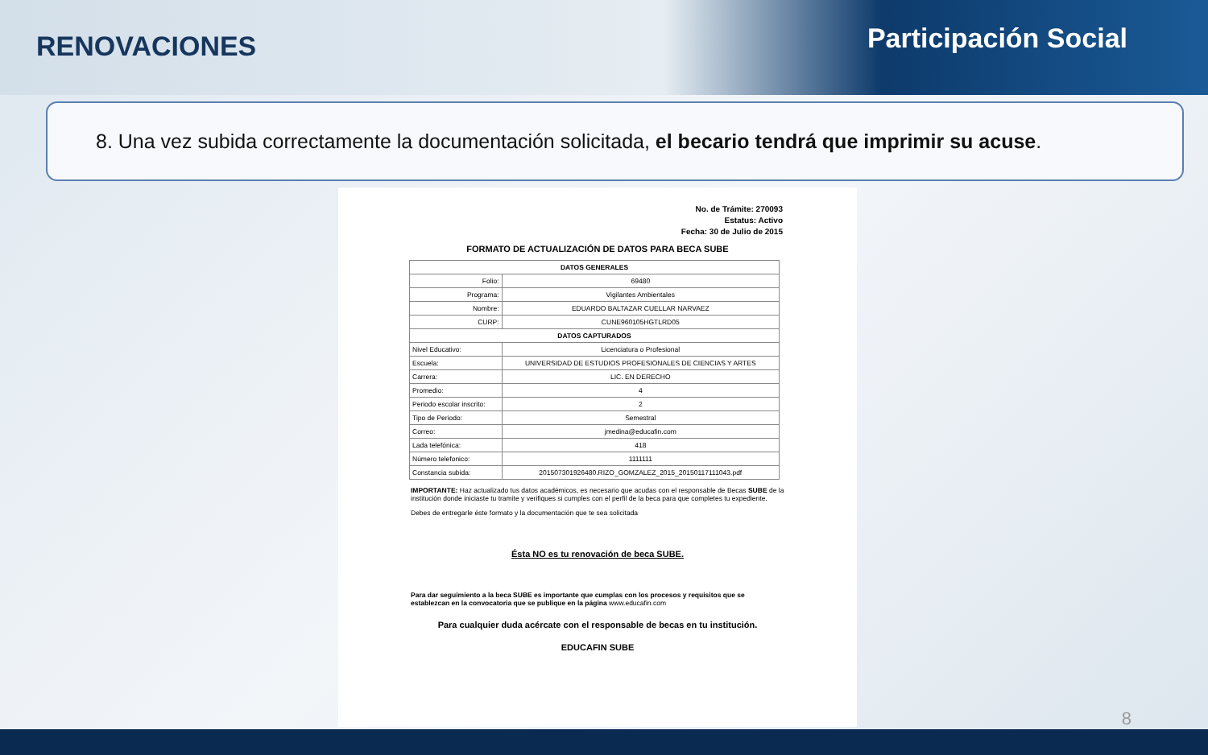RENOVACIONES
Participación Social
8. Una vez subida correctamente la documentación solicitada, el becario tendrá que imprimir su acuse.
No. de Trámite: 270093
Estatus: Activo
Fecha: 30 de Julio de 2015
FORMATO DE ACTUALIZACIÓN DE DATOS PARA BECA SUBE
| DATOS GENERALES | |
| --- | --- |
| Folio: | 69480 |
| Programa: | Vigilantes Ambientales |
| Nombre: | EDUARDO BALTAZAR CUELLAR NARVAEZ |
| CURP: | CUNE960105HGTLRD05 |
| DATOS CAPTURADOS | |
| Nivel Educativo: | Licenciatura o Profesional |
| Escuela: | UNIVERSIDAD DE ESTUDIOS PROFESIONALES DE CIENCIAS Y ARTES |
| Carrera: | LIC. EN DERECHO |
| Promedio: | 4 |
| Periodo escolar inscrito: | 2 |
| Tipo de Periodo: | Semestral |
| Correo: | jmedina@educafin.com |
| Lada telefónica: | 418 |
| Número telefonico: | 1111111 |
| Constancia subida: | 201507301926480.RIZO_GOMZALEZ_2015_20150117111043.pdf |
IMPORTANTE: Haz actualizado tus datos académicos, es necesario que acudas con el responsable de Becas SUBE de la institución donde iniciaste tu tramite y verifiques si cumples con el perfil de la beca para que completes tu expediente.
Debes de entregarle éste formato y la documentación que te sea solicitada
Ésta NO es tu renovación de beca SUBE.
Para dar seguimiento a la beca SUBE es importante que cumplas con los procesos y requisitos que se establezcan en la convocatoria que se publique en la página www.educafin.com
Para cualquier duda acércate con el responsable de becas en tu institución.
EDUCAFIN SUBE
8